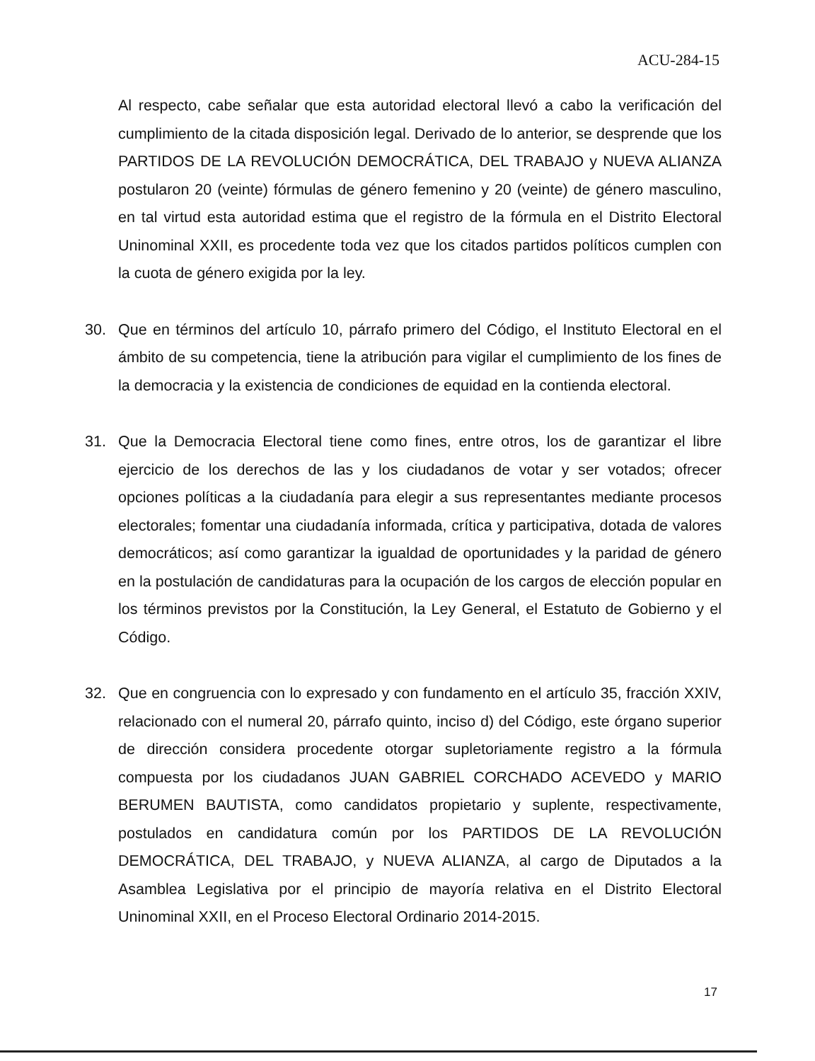ACU-284-15
Al respecto, cabe señalar que esta autoridad electoral llevó a cabo la verificación del cumplimiento de la citada disposición legal. Derivado de lo anterior, se desprende que los PARTIDOS DE LA REVOLUCIÓN DEMOCRÁTICA, DEL TRABAJO y NUEVA ALIANZA postularon 20 (veinte) fórmulas de género femenino y 20 (veinte) de género masculino, en tal virtud esta autoridad estima que el registro de la fórmula en el Distrito Electoral Uninominal XXII, es procedente toda vez que los citados partidos políticos cumplen con la cuota de género exigida por la ley.
30. Que en términos del artículo 10, párrafo primero del Código, el Instituto Electoral en el ámbito de su competencia, tiene la atribución para vigilar el cumplimiento de los fines de la democracia y la existencia de condiciones de equidad en la contienda electoral.
31. Que la Democracia Electoral tiene como fines, entre otros, los de garantizar el libre ejercicio de los derechos de las y los ciudadanos de votar y ser votados; ofrecer opciones políticas a la ciudadanía para elegir a sus representantes mediante procesos electorales; fomentar una ciudadanía informada, crítica y participativa, dotada de valores democráticos; así como garantizar la igualdad de oportunidades y la paridad de género en la postulación de candidaturas para la ocupación de los cargos de elección popular en los términos previstos por la Constitución, la Ley General, el Estatuto de Gobierno y el Código.
32. Que en congruencia con lo expresado y con fundamento en el artículo 35, fracción XXIV, relacionado con el numeral 20, párrafo quinto, inciso d) del Código, este órgano superior de dirección considera procedente otorgar supletoriamente registro a la fórmula compuesta por los ciudadanos JUAN GABRIEL CORCHADO ACEVEDO y MARIO BERUMEN BAUTISTA, como candidatos propietario y suplente, respectivamente, postulados en candidatura común por los PARTIDOS DE LA REVOLUCIÓN DEMOCRÁTICA, DEL TRABAJO, y NUEVA ALIANZA, al cargo de Diputados a la Asamblea Legislativa por el principio de mayoría relativa en el Distrito Electoral Uninominal XXII, en el Proceso Electoral Ordinario 2014-2015.
17